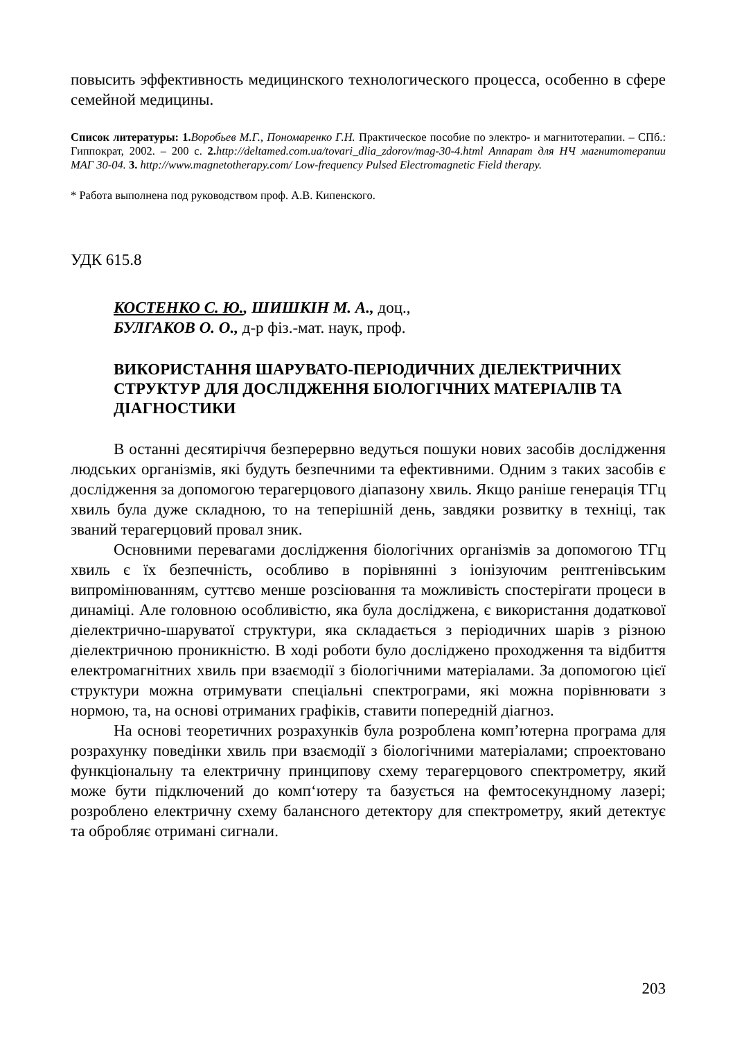повысить эффективность медицинского технологического процесса, особенно в сфере семейной медицины.
Список литературы: 1. Воробьев М.Г., Пономаренко Г.Н. Практическое пособие по электро- и магнитотерапии. – СПб.: Гиппократ, 2002. – 200 с. 2. http://deltamed.com.ua/tovari_dlia_zdorov/mag-30-4.html Аппарат для НЧ магнитотерапии МАГ 30-04. 3. http://www.magnetotherapy.com/ Low-frequency Pulsed Electromagnetic Field therapy.
* Работа выполнена под руководством проф. А.В. Кипенского.
УДК 615.8
КОСТЕНКО С. Ю., ШИШКІН М. А., доц.,
БУЛГАКОВ О. О., д-р фіз.-мат. наук, проф.
ВИКОРИСТАННЯ ШАРУВАТО-ПЕРІОДИЧНИХ ДІЕЛЕКТРИЧНИХ СТРУКТУР ДЛЯ ДОСЛІДЖЕННЯ БІОЛОГІЧНИХ МАТЕРІАЛІВ ТА ДІАГНОСТИКИ
В останні десятиріччя безперервно ведуться пошуки нових засобів дослідження людських організмів, які будуть безпечними та ефективними. Одним з таких засобів є дослідження за допомогою терагерцового діапазону хвиль. Якщо раніше генерація ТГц хвиль була дуже складною, то на теперішній день, завдяки розвитку в техніці, так званий терагерцовий провал зник.
Основними перевагами дослідження біологічних організмів за допомогою ТГц хвиль є їх безпечність, особливо в порівнянні з іонізуючим рентгенівським випромінюванням, суттєво менше розсіювання та можливість спостерігати процеси в динаміці. Але головною особливістю, яка була досліджена, є використання додаткової діелектрично-шаруватої структури, яка складається з періодичних шарів з різною діелектричною проникністю. В ході роботи було досліджено проходження та відбиття електромагнітних хвиль при взаємодії з біологічними матеріалами. За допомогою цієї структури можна отримувати спеціальні спектрограми, які можна порівнювати з нормою, та, на основі отриманих графіків, ставити попередній діагноз.
На основі теоретичних розрахунків була розроблена комп’ютерна програма для розрахунку поведінки хвиль при взаємодії з біологічними матеріалами; спроектовано функціональну та електричну принципову схему терагерцового спектрометру, який може бути підключений до комп‘ютеру та базується на фемтосекундному лазері; розроблено електричну схему балансного детектору для спектрометру, який детектує та обробляє отримані сигнали.
203